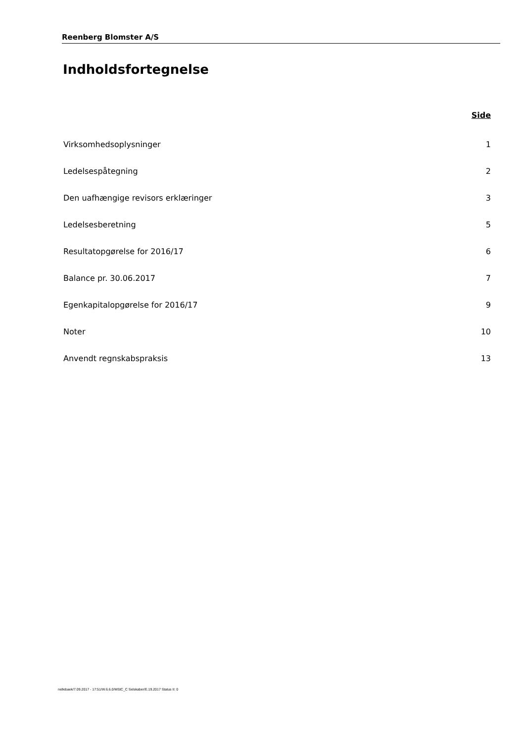Reenberg Blomster A/S
Indholdsfortegnelse
| | Side |
| --- | --- |
| Virksomhedsoplysninger | 1 |
| Ledelsespåtegning | 2 |
| Den uafhængige revisors erklæringer | 3 |
| Ledelsesberetning | 5 |
| Resultatopgørelse for 2016/17 | 6 |
| Balance pr. 30.06.2017 | 7 |
| Egenkapitalopgørelse for 2016/17 | 9 |
| Noter | 10 |
| Anvendt regnskabspraksis | 13 |
nellebaek/7.09.2017 - 17:51/W.6.6.0/MStC_C Selskaber/E.19.2017 Status II: 0